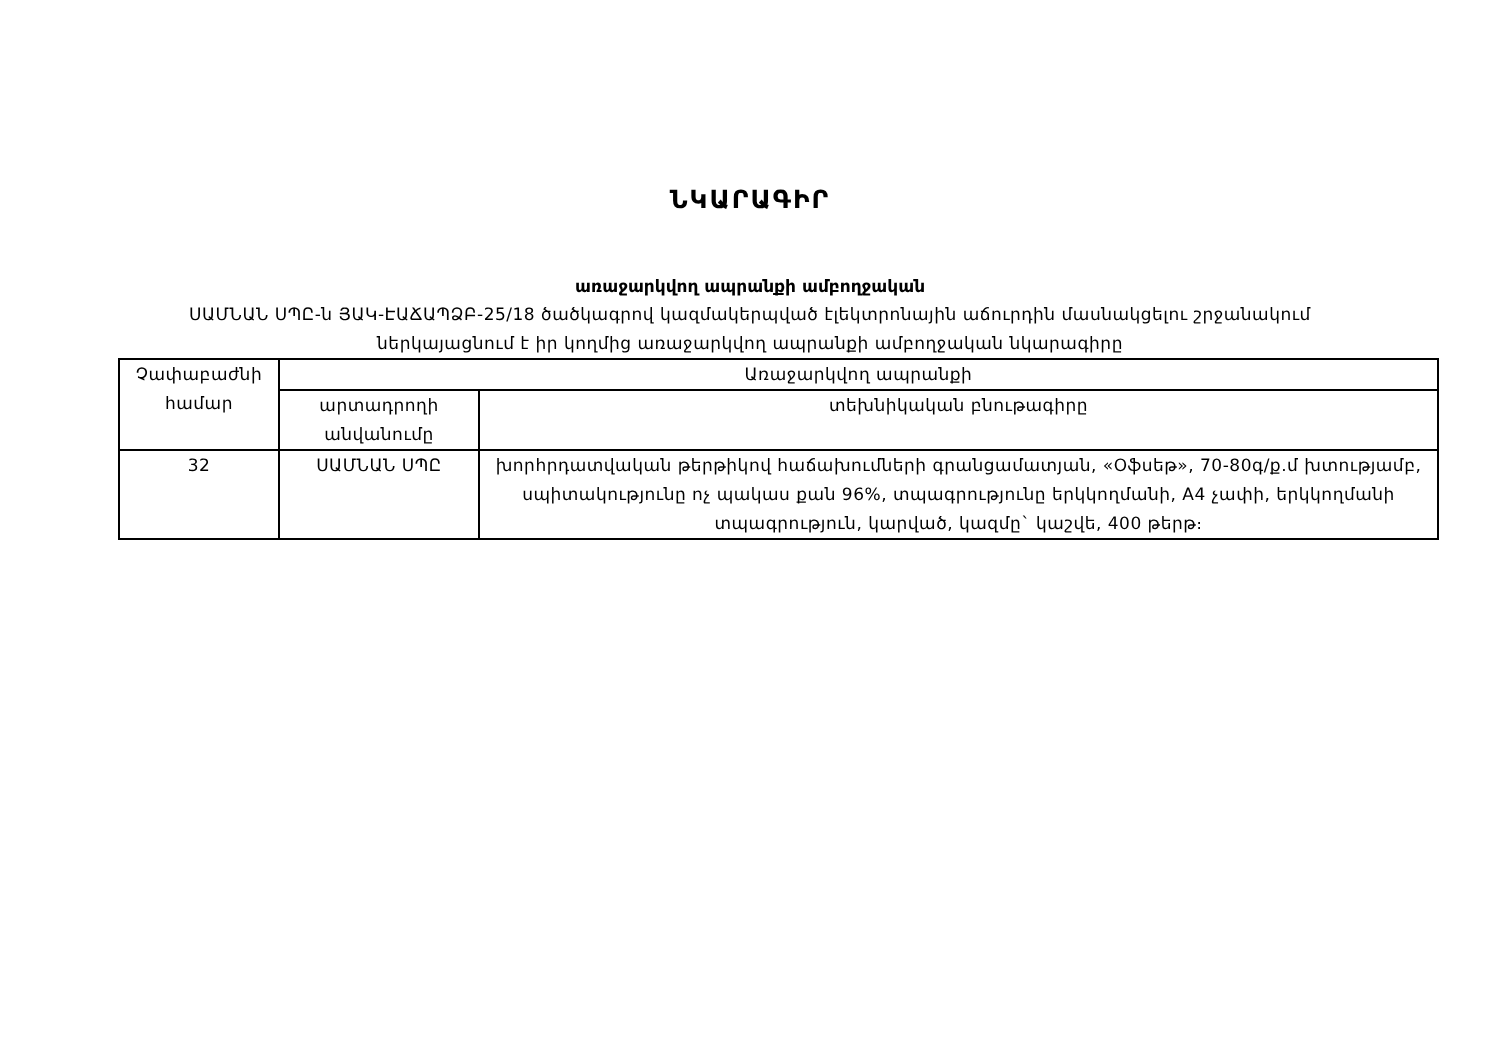ՆԿԱՐԱԳԻՐ
առաջարկվող ապրանքի ամբողջական
ՍԱՄՆԱՆ ՍՊԸ-ն ՅԱԿ-ԷԱՃԱՊՁԲ-25/18 ծածկագրով կազմակերպված էլեկտրոնային աճուրդին մասնակցելու շրջանակում
ներկայացնում է իր կողմից առաջարկվող ապրանքի ամբողջական նկարագիրը
| Չափաբաժնի համար | Առաջարկվող ապրանքի | |
| --- | --- | --- |
| | արտադրողի անվանումը | տեխնիկական բնութագիրը |
| 32 | ՍԱՄՆԱՆ ՍՊԸ | խորհրդատվական թերթիկով հաճախումների գրանցամատյան, «Օֆսեթ», 70-80գ/ք.մ խտությամբ, սպիտակությունը ոչ պակաս քան 96%, տպագրությունը երկկողմանի, A4 չափի, երկկողմանի տպագրություն, կարված, կազմը` կաշվե, 400 թերթ։ |